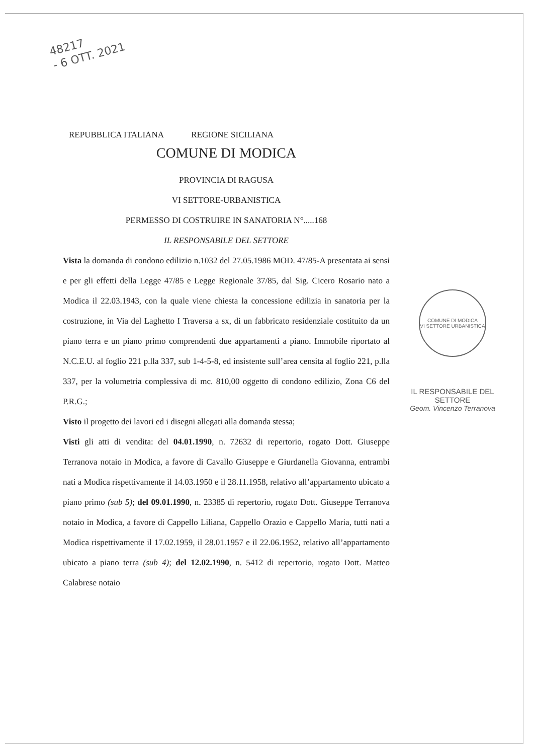48217
- 6 OTT. 2021
REPUBBLICA ITALIANA REGIONE SICILIANA
COMUNE DI MODICA
PROVINCIA DI RAGUSA
VI SETTORE-URBANISTICA
PERMESSO DI COSTRUIRE IN SANATORIA N°.....168
IL RESPONSABILE DEL SETTORE
Vista la domanda di condono edilizio n.1032 del 27.05.1986 MOD. 47/85-A presentata ai sensi e per gli effetti della Legge 47/85 e Legge Regionale 37/85, dal Sig. Cicero Rosario nato a Modica il 22.03.1943, con la quale viene chiesta la concessione edilizia in sanatoria per la costruzione, in Via del Laghetto I Traversa a sx, di un fabbricato residenziale costituito da un piano terra e un piano primo comprendenti due appartamenti a piano. Immobile riportato al N.C.E.U. al foglio 221 p.lla 337, sub 1-4-5-8, ed insistente sull’area censita al foglio 221, p.lla 337, per la volumetria complessiva di mc. 810,00 oggetto di condono edilizio, Zona C6 del P.R.G.;
Visto il progetto dei lavori ed i disegni allegati alla domanda stessa;
Visti gli atti di vendita: del 04.01.1990, n. 72632 di repertorio, rogato Dott. Giuseppe Terranova notaio in Modica, a favore di Cavallo Giuseppe e Giurdanella Giovanna, entrambi nati a Modica rispettivamente il 14.03.1950 e il 28.11.1958, relativo all’appartamento ubicato a piano primo (sub 5); del 09.01.1990, n. 23385 di repertorio, rogato Dott. Giuseppe Terranova notaio in Modica, a favore di Cappello Liliana, Cappello Orazio e Cappello Maria, tutti nati a Modica rispettivamente il 17.02.1959, il 28.01.1957 e il 22.06.1952, relativo all’appartamento ubicato a piano terra (sub 4); del 12.02.1990, n. 5412 di repertorio, rogato Dott. Matteo Calabrese notaio
COMUNE DI MODICA
VI SETTORE URBANISTICA
IL RESPONSABILE DEL SETTORE
Geom. Vincenzo Terranova